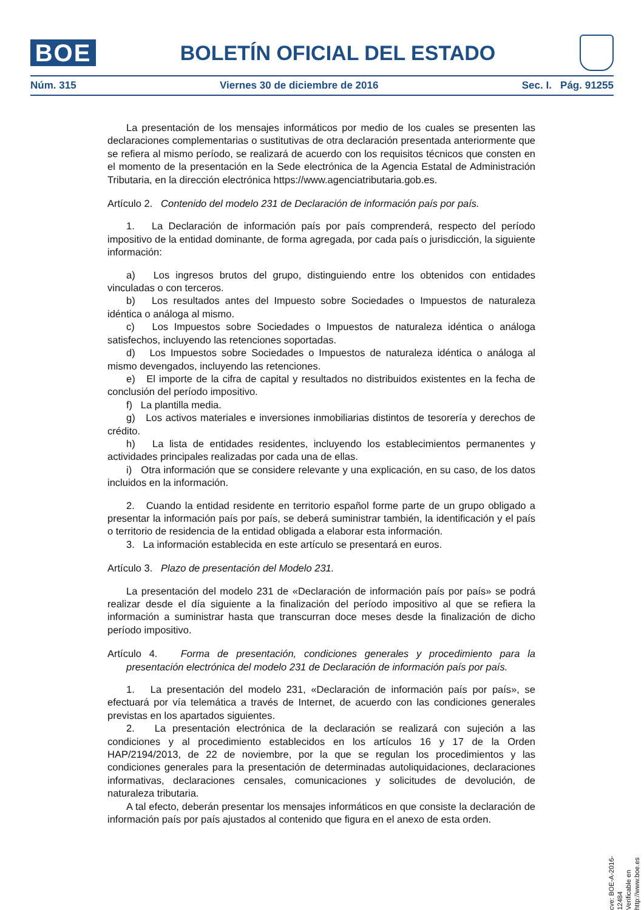BOE
BOLETÍN OFICIAL DEL ESTADO
Núm. 315 Viernes 30 de diciembre de 2016 Sec. I. Pág. 91255
La presentación de los mensajes informáticos por medio de los cuales se presenten las declaraciones complementarias o sustitutivas de otra declaración presentada anteriormente que se refiera al mismo período, se realizará de acuerdo con los requisitos técnicos que consten en el momento de la presentación en la Sede electrónica de la Agencia Estatal de Administración Tributaria, en la dirección electrónica https://www.agenciatributaria.gob.es.
Artículo 2. Contenido del modelo 231 de Declaración de información país por país.
1. La Declaración de información país por país comprenderá, respecto del período impositivo de la entidad dominante, de forma agregada, por cada país o jurisdicción, la siguiente información:
a) Los ingresos brutos del grupo, distinguiendo entre los obtenidos con entidades vinculadas o con terceros.
b) Los resultados antes del Impuesto sobre Sociedades o Impuestos de naturaleza idéntica o análoga al mismo.
c) Los Impuestos sobre Sociedades o Impuestos de naturaleza idéntica o análoga satisfechos, incluyendo las retenciones soportadas.
d) Los Impuestos sobre Sociedades o Impuestos de naturaleza idéntica o análoga al mismo devengados, incluyendo las retenciones.
e) El importe de la cifra de capital y resultados no distribuidos existentes en la fecha de conclusión del período impositivo.
f) La plantilla media.
g) Los activos materiales e inversiones inmobiliarias distintos de tesorería y derechos de crédito.
h) La lista de entidades residentes, incluyendo los establecimientos permanentes y actividades principales realizadas por cada una de ellas.
i) Otra información que se considere relevante y una explicación, en su caso, de los datos incluidos en la información.
2. Cuando la entidad residente en territorio español forme parte de un grupo obligado a presentar la información país por país, se deberá suministrar también, la identificación y el país o territorio de residencia de la entidad obligada a elaborar esta información.
3. La información establecida en este artículo se presentará en euros.
Artículo 3. Plazo de presentación del Modelo 231.
La presentación del modelo 231 de «Declaración de información país por país» se podrá realizar desde el día siguiente a la finalización del período impositivo al que se refiera la información a suministrar hasta que transcurran doce meses desde la finalización de dicho período impositivo.
Artículo 4. Forma de presentación, condiciones generales y procedimiento para la presentación electrónica del modelo 231 de Declaración de información país por país.
1. La presentación del modelo 231, «Declaración de información país por país», se efectuará por vía telemática a través de Internet, de acuerdo con las condiciones generales previstas en los apartados siguientes.
2. La presentación electrónica de la declaración se realizará con sujeción a las condiciones y al procedimiento establecidos en los artículos 16 y 17 de la Orden HAP/2194/2013, de 22 de noviembre, por la que se regulan los procedimientos y las condiciones generales para la presentación de determinadas autoliquidaciones, declaraciones informativas, declaraciones censales, comunicaciones y solicitudes de devolución, de naturaleza tributaria.
A tal efecto, deberán presentar los mensajes informáticos en que consiste la declaración de información país por país ajustados al contenido que figura en el anexo de esta orden.
cve: BOE-A-2016-12484
Verificable en http://www.boe.es